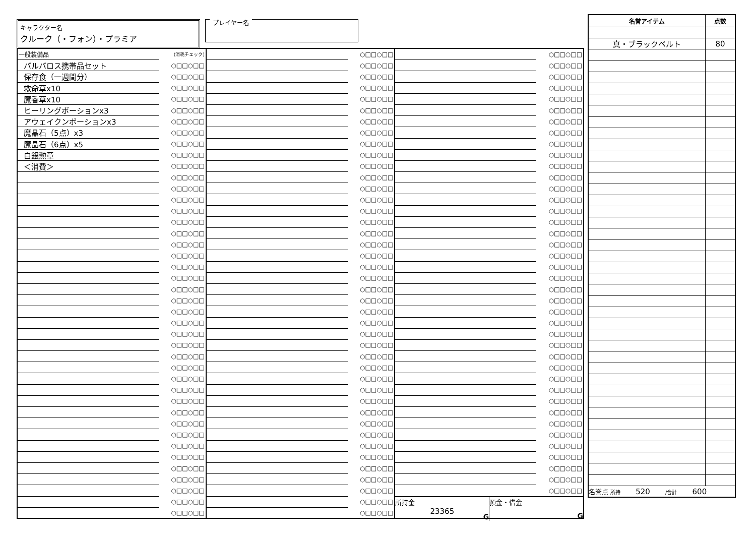キャラクター名
クルーク（・フォン）・プラミア
プレイヤー名
| 一般装備品 | (消耗チェック) |
| バルバロス携帯品セット | ○□□○□□ |
| 保存食（一週間分） | ○□□○□□ |
| 救命草x10 | ○□□○□□ |
| 魔香草x10 | ○□□○□□ |
| ヒーリングポーションx3 | ○□□○□□ |
| アウェイクンポーションx3 | ○□□○□□ |
| 魔晶石（5点）x3 | ○□□○□□ |
| 魔晶石（6点）x5 | ○□□○□□ |
| 白銀勲章 | ○□□○□□ |
| ＜消費＞ | ○□□○□□ |
| | ○□□○□□ |
| | ○□□○□□ |
| | ○□□○□□ |
| | ○□□○□□ |
| | ○□□○□□ |
| | ○□□○□□ |
| | ○□□○□□ |
| | ○□□○□□ |
| | ○□□○□□ |
| | ○□□○□□ |
| | ○□□○□□ |
| | ○□□○□□ |
| | ○□□○□□ |
| | ○□□○□□ |
| | ○□□○□□ |
| | ○□□○□□ |
| | ○□□○□□ |
| | ○□□○□□ |
| | ○□□○□□ |
| | ○□□○□□ |
| | ○□□○□□ |
| | ○□□○□□ |
| | ○□□○□□ |
| | ○□□○□□ |
| | ○□□○□□ |
| | ○□□○□□ |
| | ○□□○□□ |
| | ○□□○□□ |
| | ○□□○□□ |
| | ○□□○□□ |
| | ○□□○□□ |
| | ○□□○□□ |
| | ○□□○□□ |
| | ○□□○□□ |
| | ○□□○□□ |
| | ○□□○□□ |
| | ○□□○□□ |
| | ○□□○□□ |
| | ○□□○□□ |
| | ○□□○□□ |
| | ○□□○□□ |
| | ○□□○□□ |
| | ○□□○□□ |
| | ○□□○□□ |
| | ○□□○□□ |
| | ○□□○□□ |
| | ○□□○□□ |
| | ○□□○□□ |
| | ○□□○□□ |
| | ○□□○□□ |
| | ○□□○□□ |
| | ○□□○□□ |
| | ○□□○□□ |
| | ○□□○□□ |
| | ○□□○□□ |
| | ○□□○□□ |
| | ○□□○□□ |
| | ○□□○□□ |
| | ○□□○□□ |
| | ○□□○□□ |
| | ○□□○□□ |
| | ○□□○□□ |
| | ○□□○□□ |
| | ○□□○□□ |
| | ○□□○□□ |
| | ○□□○□□ |
| | ○□□○□□ |
| | ○□□○□□ |
| | ○□□○□□ |
| | ○□□○□□ |
| | ○□□○□□ |
| | ○□□○□□ |
| | ○□□○□□ |
| | ○□□○□□ |
| | ○□□○□□ |
| | ○□□○□□ |
| | ○□□○□□ |
| | ○□□○□□ |
| | ○□□○□□ |
| | ○□□○□□ |
| | ○□□○□□ |
| | ○□□○□□ |
| | ○□□○□□ |
| | ○□□○□□ |
| | ○□□○□□ |
| | ○□□○□□ |
| | ○□□○□□ |
| | ○□□○□□ |
| | ○□□○□□ |
| | ○□□○□□ |
| | ○□□○□□ |
| | ○□□○□□ |
| | ○□□○□□ |
| | ○□□○□□ |
| | ○□□○□□ |
| | ○□□○□□ |
| | ○□□○□□ |
| | ○□□○□□ |
| | ○□□○□□ |
| | ○□□○□□ |
| | ○□□○□□ |
| | ○□□○□□ |
| | ○□□○□□ |
| | ○□□○□□ |
| | ○□□○□□ |
| | ○□□○□□ |
| | ○□□○□□ |
| | ○□□○□□ |
| | ○□□○□□ |
| | ○□□○□□ |
| | ○□□○□□ |
| | ○□□○□□ |
| | ○□□○□□ |
| 所持金 23365 G | 預金・借金 G |
| 名誉アイテム | 点数 |
| --- | --- |
| 真・ブラックベルト | 80 |
| 名誉点 所持 520 /合計 600 | |